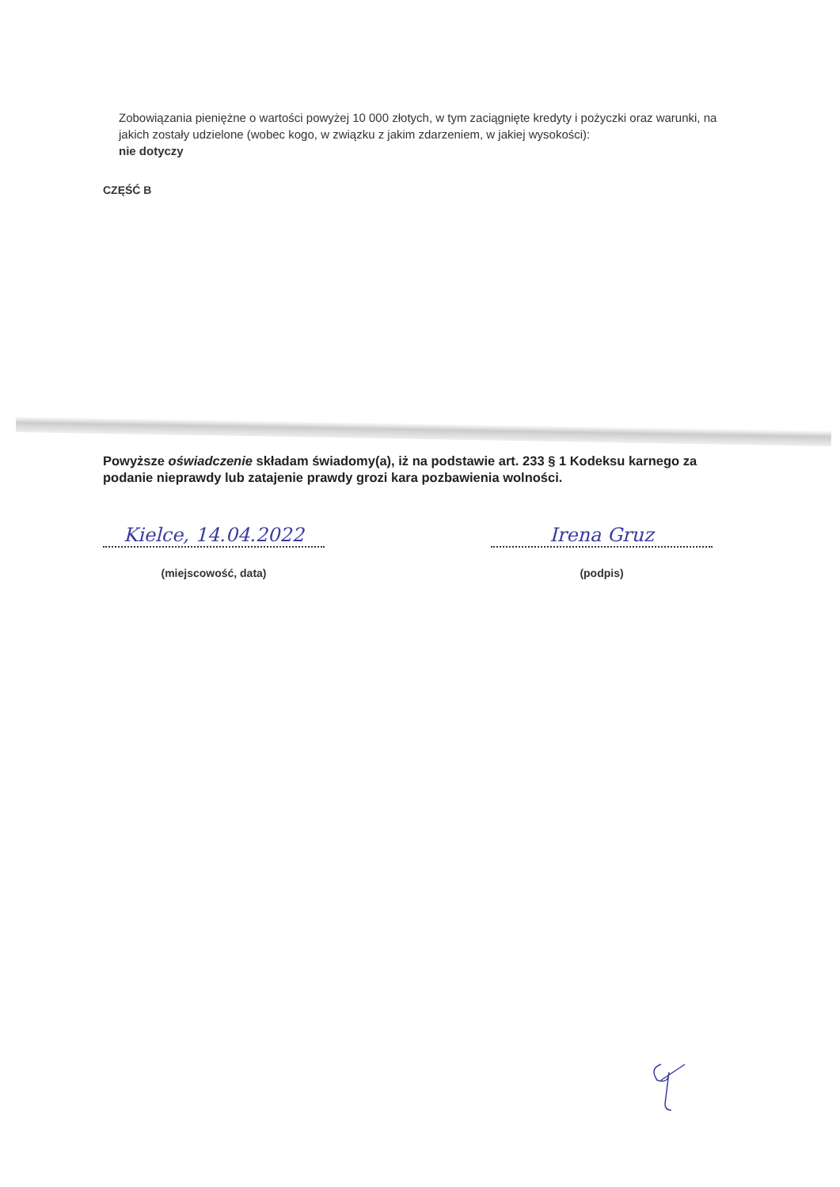Zobowiązania pieniężne o wartości powyżej 10 000 złotych, w tym zaciągnięte kredyty i pożyczki oraz warunki, na jakich zostały udzielone (wobec kogo, w związku z jakim zdarzeniem, w jakiej wysokości):
nie dotyczy
CZĘŚĆ B
Powyższe oświadczenie składam świadomy(a), iż na podstawie art. 233 § 1 Kodeksu karnego za podanie nieprawdy lub zatajenie prawdy grozi kara pozbawienia wolności.
Kielce, 14.04.2022
(miejscowość, data)
Irena Gruz
(podpis)